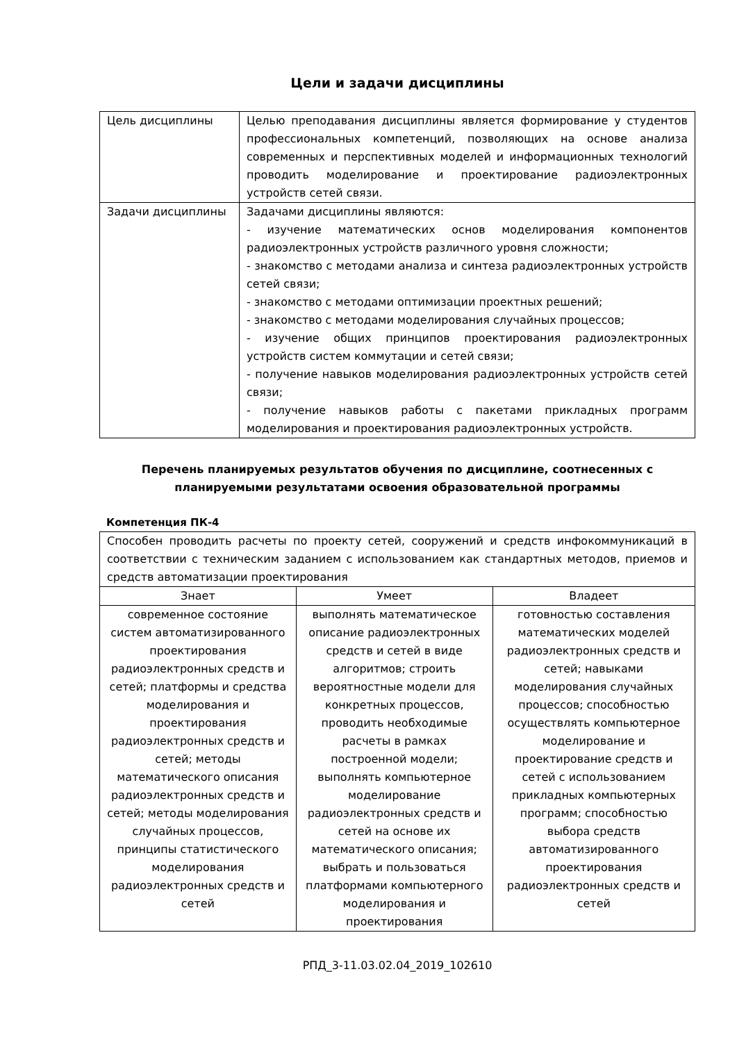Цели и задачи дисциплины
| Цель дисциплины | Целью преподавания дисциплины является формирование у студентов профессиональных компетенций, позволяющих на основе анализа современных и перспективных моделей и информационных технологий проводить моделирование и проектирование радиоэлектронных устройств сетей связи. |
| Задачи дисциплины | Задачами дисциплины являются: - изучение математических основ моделирования компонентов радиоэлектронных устройств различного уровня сложности; - знакомство с методами анализа и синтеза радиоэлектронных устройств сетей связи; - знакомство с методами оптимизации проектных решений; - знакомство с методами моделирования случайных процессов; - изучение общих принципов проектирования радиоэлектронных устройств систем коммутации и сетей связи; - получение навыков моделирования радиоэлектронных устройств сетей связи; - получение навыков работы с пакетами прикладных программ моделирования и проектирования радиоэлектронных устройств. |
Перечень планируемых результатов обучения по дисциплине, соотнесенных с планируемыми результатами освоения образовательной программы
Компетенция ПК-4
| Способен проводить расчеты по проекту сетей, сооружений и средств инфокоммуникаций в соответствии с техническим заданием с использованием как стандартных методов, приемов и средств автоматизации проектирования | | |
| Знает | Умеет | Владеет |
| современное состояние систем автоматизированного проектирования радиоэлектронных средств и сетей; платформы и средства моделирования и проектирования радиоэлектронных средств и сетей; методы математического описания радиоэлектронных средств и сетей; методы моделирования случайных процессов, принципы статистического моделирования радиоэлектронных средств и сетей | выполнять математическое описание радиоэлектронных средств и сетей в виде алгоритмов; строить вероятностные модели для конкретных процессов, проводить необходимые расчеты в рамках построенной модели; выполнять компьютерное моделирование радиоэлектронных средств и сетей на основе их математического описания; выбрать и пользоваться платформами компьютерного моделирования и проектирования | готовностью составления математических моделей радиоэлектронных средств и сетей; навыками моделирования случайных процессов; способностью осуществлять компьютерное моделирование и проектирование средств и сетей с использованием прикладных компьютерных программ; способностью выбора средств автоматизированного проектирования радиоэлектронных средств и сетей |
РПД_3-11.03.02.04_2019_102610